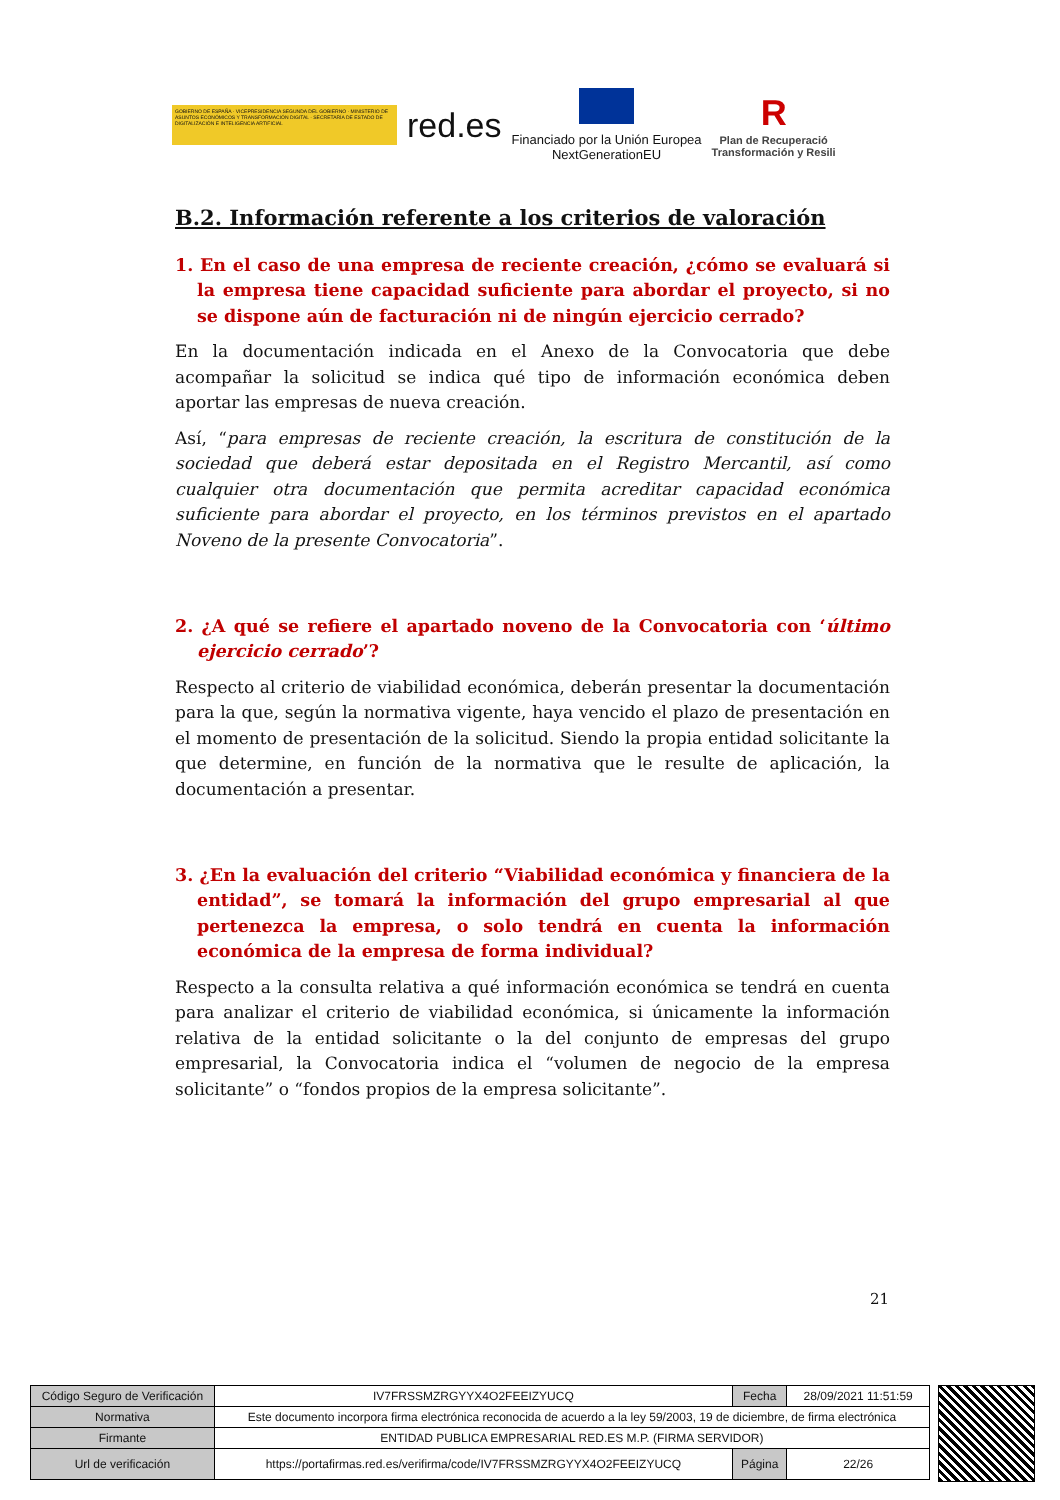GOBIERNO DE ESPAÑA · VICEPRESIDENCIA SEGUNDA DEL GOBIERNO · MINISTERIO DE ASUNTOS ECONÓMICOS Y TRANSFORMACIÓN DIGITAL · SECRETARÍA DE ESTADO DE DIGITALIZACIÓN E INTELIGENCIA ARTIFICIAL
red.es
Financiado por la Unión Europea
NextGenerationEU
R
Plan de Recuperació
Transformación y Resili
B.2. Información referente a los criterios de valoración
1. En el caso de una empresa de reciente creación, ¿cómo se evaluará si la empresa tiene capacidad suficiente para abordar el proyecto, si no se dispone aún de facturación ni de ningún ejercicio cerrado?
En la documentación indicada en el Anexo de la Convocatoria que debe acompañar la solicitud se indica qué tipo de información económica deben aportar las empresas de nueva creación.
Así, “para empresas de reciente creación, la escritura de constitución de la sociedad que deberá estar depositada en el Registro Mercantil, así como cualquier otra documentación que permita acreditar capacidad económica suficiente para abordar el proyecto, en los términos previstos en el apartado Noveno de la presente Convocatoria”.
2. ¿A qué se refiere el apartado noveno de la Convocatoria con ‘último ejercicio cerrado’?
Respecto al criterio de viabilidad económica, deberán presentar la documentación para la que, según la normativa vigente, haya vencido el plazo de presentación en el momento de presentación de la solicitud. Siendo la propia entidad solicitante la que determine, en función de la normativa que le resulte de aplicación, la documentación a presentar.
3. ¿En la evaluación del criterio “Viabilidad económica y financiera de la entidad”, se tomará la información del grupo empresarial al que pertenezca la empresa, o solo tendrá en cuenta la información económica de la empresa de forma individual?
Respecto a la consulta relativa a qué información económica se tendrá en cuenta para analizar el criterio de viabilidad económica, si únicamente la información relativa de la entidad solicitante o la del conjunto de empresas del grupo empresarial, la Convocatoria indica el “volumen de negocio de la empresa solicitante” o “fondos propios de la empresa solicitante”.
21
| Código Seguro de Verificación | IV7FRSSMZRGYYX4O2FEEIZYUCQ | Fecha | 28/09/2021 11:51:59 |
| Normativa | Este documento incorpora firma electrónica reconocida de acuerdo a la ley 59/2003, 19 de diciembre, de firma electrónica | | |
| Firmante | ENTIDAD PUBLICA EMPRESARIAL RED.ES M.P. (FIRMA SERVIDOR) | | |
| Url de verificación | https://portafirmas.red.es/verifirma/code/IV7FRSSMZRGYYX4O2FEEIZYUCQ | Página | 22/26 |